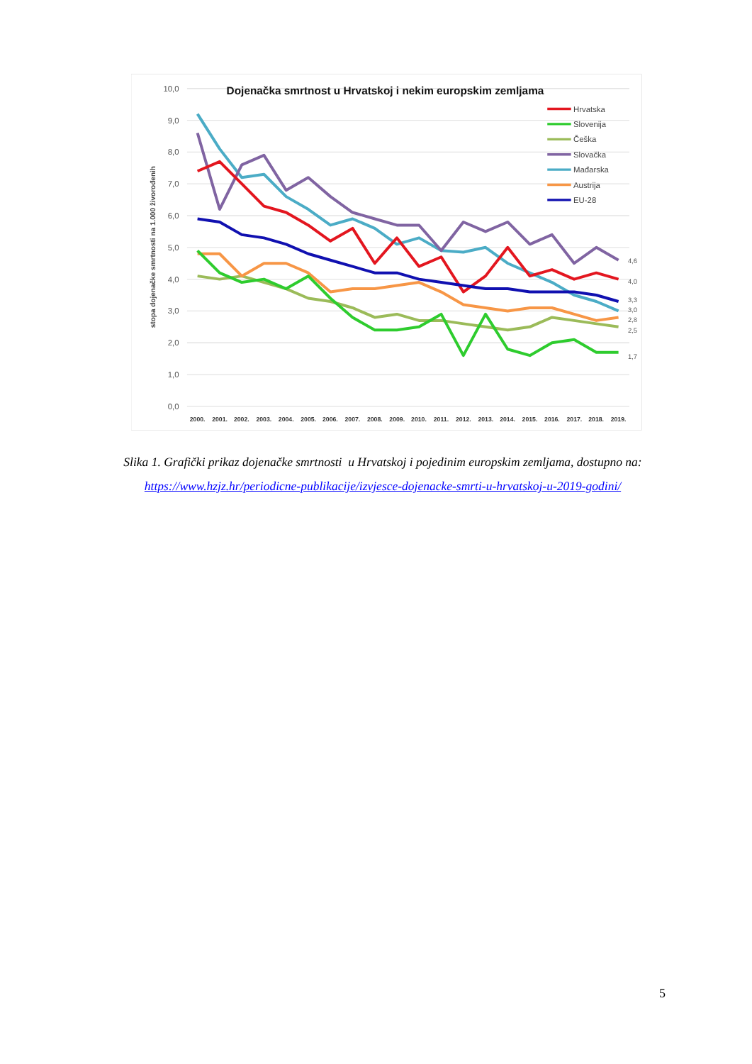10,0
9,0
8,0
7,0
6,0
5,0
4,0
3,0
2,0
1,0
0,0
stopa dojenačke smrtnosti na 1.000 živorođenih
Dojenačka smrtnost u Hrvatskoj i nekim europskim zemljama
2000.
2001.
2002.
2003.
2004.
2005.
2006.
2007.
2008.
2009.
2010.
2011.
2012.
2013.
2014.
2015.
2016.
2017.
2018.
2019.
4,6
4,0
3,3
3,0
2,8
2,5
1,7
Hrvatska
Slovenija
Češka
Slovačka
Mađarska
Austrija
EU-28
Slika 1. Grafički prikaz dojenačke smrtnosti u Hrvatskoj i pojedinim europskim zemljama, dostupno na: https://www.hzjz.hr/periodicne-publikacije/izvjesce-dojenacke-smrti-u-hrvatskoj-u-2019-godini/
5